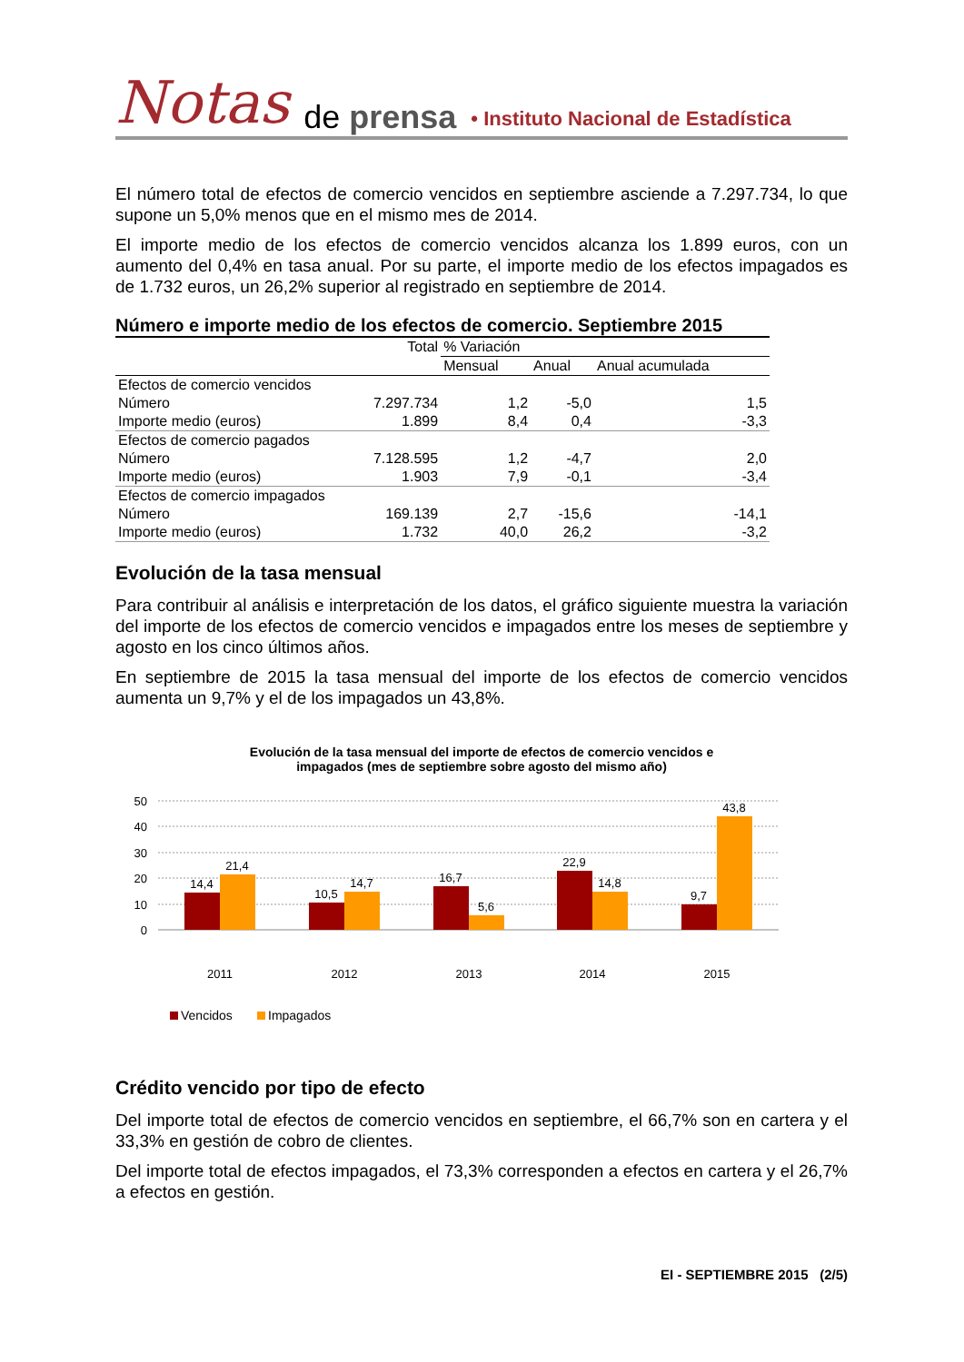Notas de prensa • Instituto Nacional de Estadística
El número total de efectos de comercio vencidos en septiembre asciende a 7.297.734, lo que supone un 5,0% menos que en el mismo mes de 2014.
El importe medio de los efectos de comercio vencidos alcanza los 1.899 euros, con un aumento del 0,4% en tasa anual. Por su parte, el importe medio de los efectos impagados es de 1.732 euros, un 26,2% superior al registrado en septiembre de 2014.
Número e importe medio de los efectos de comercio. Septiembre 2015
| | Total | % Variación | | |
| | | Mensual | Anual | Anual acumulada |
| Efectos de comercio vencidos | | | | |
| Número | 7.297.734 | 1,2 | -5,0 | 1,5 |
| Importe medio (euros) | 1.899 | 8,4 | 0,4 | -3,3 |
| Efectos de comercio pagados | | | | |
| Número | 7.128.595 | 1,2 | -4,7 | 2,0 |
| Importe medio (euros) | 1.903 | 7,9 | -0,1 | -3,4 |
| Efectos de comercio impagados | | | | |
| Número | 169.139 | 2,7 | -15,6 | -14,1 |
| Importe medio (euros) | 1.732 | 40,0 | 26,2 | -3,2 |
Evolución de la tasa mensual
Para contribuir al análisis e interpretación de los datos, el gráfico siguiente muestra la variación del importe de los efectos de comercio vencidos e impagados entre los meses de septiembre y agosto en los cinco últimos años.
En septiembre de 2015 la tasa mensual del importe de los efectos de comercio vencidos aumenta un 9,7% y el de los impagados un 43,8%.
Evolución de la tasa mensual del importe de efectos de comercio vencidos e
impagados (mes de septiembre sobre agosto del mismo año)
50
40
30
20
10
0
14,4
21,4
10,5
14,7
16,7
5,6
22,9
14,8
9,7
43,8
2011
2012
2013
2014
2015
Vencidos
Impagados
Crédito vencido por tipo de efecto
Del importe total de efectos de comercio vencidos en septiembre, el 66,7% son en cartera y el 33,3% en gestión de cobro de clientes.
Del importe total de efectos impagados, el 73,3% corresponden a efectos en cartera y el 26,7% a efectos en gestión.
EI - SEPTIEMBRE 2015 (2/5)